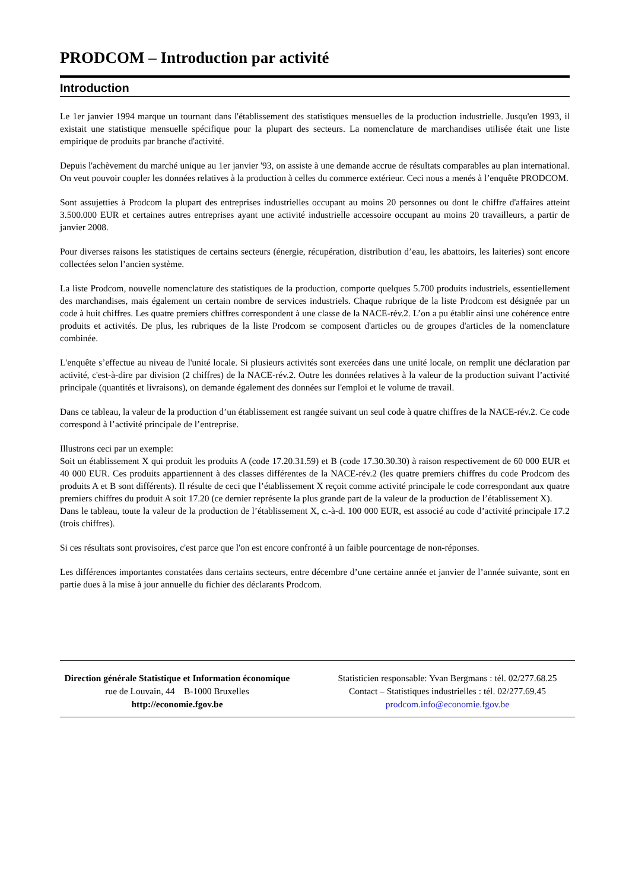PRODCOM – Introduction par activité
Introduction
Le 1er janvier 1994 marque un tournant dans l'établissement des statistiques mensuelles de la production industrielle. Jusqu'en 1993, il existait une statistique mensuelle spécifique pour la plupart des secteurs. La nomenclature de marchandises utilisée était une liste empirique de produits par branche d'activité.
Depuis l'achèvement du marché unique au 1er janvier '93, on assiste à une demande accrue de résultats comparables au plan international. On veut pouvoir coupler les données relatives à la production à celles du commerce extérieur. Ceci nous a menés à l’enquête PRODCOM.
Sont assujetties à Prodcom la plupart des entreprises industrielles occupant au moins 20 personnes ou dont le chiffre d'affaires atteint 3.500.000 EUR et certaines autres entreprises ayant une activité industrielle accessoire occupant au moins 20 travailleurs, a partir de janvier 2008.
Pour diverses raisons les statistiques de certains secteurs (énergie, récupération, distribution d’eau, les abattoirs, les laiteries) sont encore collectées selon l’ancien système.
La liste Prodcom, nouvelle nomenclature des statistiques de la production, comporte quelques 5.700 produits industriels, essentiellement des marchandises, mais également un certain nombre de services industriels. Chaque rubrique de la liste Prodcom est désignée par un code à huit chiffres. Les quatre premiers chiffres correspondent à une classe de la NACE-rév.2. L’on a pu établir ainsi une cohérence entre produits et activités. De plus, les rubriques de la liste Prodcom se composent d'articles ou de groupes d'articles de la nomenclature combinée.
L'enquête s’effectue au niveau de l'unité locale. Si plusieurs activités sont exercées dans une unité locale, on remplit une déclaration par activité, c'est-à-dire par division (2 chiffres) de la NACE-rév.2. Outre les données relatives à la valeur de la production suivant l’activité principale (quantités et livraisons), on demande également des données sur l'emploi et le volume de travail.
Dans ce tableau, la valeur de la production d’un établissement est rangée suivant un seul code à quatre chiffres de la NACE-rév.2. Ce code correspond à l’activité principale de l’entreprise.
Illustrons ceci par un exemple:
Soit un établissement X qui produit les produits A (code 17.20.31.59) et B (code 17.30.30.30) à raison respectivement de 60 000 EUR et 40 000 EUR. Ces produits appartiennent à des classes différentes de la NACE-rév.2 (les quatre premiers chiffres du code Prodcom des produits A et B sont différents). Il résulte de ceci que l’établissement X reçoit comme activité principale le code correspondant aux quatre premiers chiffres du produit A soit 17.20 (ce dernier représente la plus grande part de la valeur de la production de l’établissement X).
Dans le tableau, toute la valeur de la production de l’établissement X, c.-à-d. 100 000 EUR, est associé au code d’activité principale 17.2 (trois chiffres).
Si ces résultats sont provisoires, c'est parce que l'on est encore confronté à un faible pourcentage de non-réponses.
Les différences importantes constatées dans certains secteurs, entre décembre d’une certaine année et janvier de l’année suivante, sont en partie dues à la mise à jour annuelle du fichier des déclarants Prodcom.
Direction générale Statistique et Information économique
rue de Louvain, 44 B-1000 Bruxelles
http://economie.fgov.be
Statisticien responsable: Yvan Bergmans : tél. 02/277.68.25
Contact – Statistiques industrielles : tél. 02/277.69.45
prodcom.info@economie.fgov.be